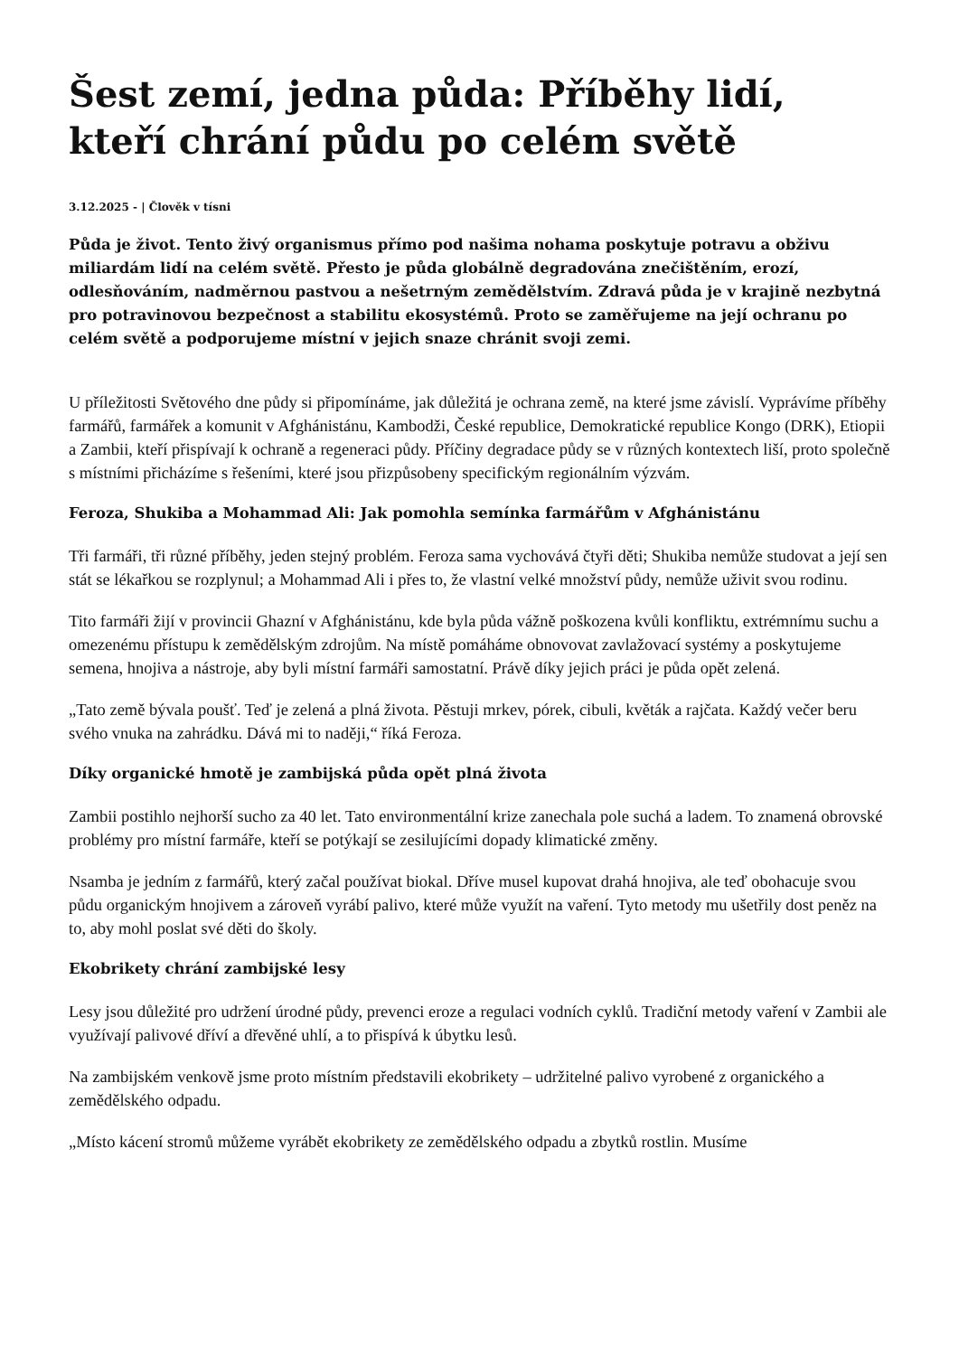Šest zemí, jedna půda: Příběhy lidí, kteří chrání půdu po celém světě
3.12.2025 - | Člověk v tísni
Půda je život. Tento živý organismus přímo pod našima nohama poskytuje potravu a obživu miliardám lidí na celém světě. Přesto je půda globálně degradována znečištěním, erozí, odlesňováním, nadměrnou pastvou a nešetrným zemědělstvím. Zdravá půda je v krajině nezbytná pro potravinovou bezpečnost a stabilitu ekosystémů. Proto se zaměřujeme na její ochranu po celém světě a podporujeme místní v jejich snaze chránit svoji zemi.
U příležitosti Světového dne půdy si připomínáme, jak důležitá je ochrana země, na které jsme závislí. Vyprávíme příběhy farmářů, farmářek a komunit v Afghánistánu, Kambodži, České republice, Demokratické republice Kongo (DRK), Etiopii a Zambii, kteří přispívají k ochraně a regeneraci půdy. Příčiny degradace půdy se v různých kontextech liší, proto společně s místními přicházíme s řešeními, které jsou přizpůsobeny specifickým regionálním výzvám.
Feroza, Shukiba a Mohammad Ali: Jak pomohla semínka farmářům v Afghánistánu
Tři farmáři, tři různé příběhy, jeden stejný problém. Feroza sama vychovává čtyři děti; Shukiba nemůže studovat a její sen stát se lékařkou se rozplynul; a Mohammad Ali i přes to, že vlastní velké množství půdy, nemůže uživit svou rodinu.
Tito farmáři žijí v provincii Ghazní v Afghánistánu, kde byla půda vážně poškozena kvůli konfliktu, extrémnímu suchu a omezenému přístupu k zemědělským zdrojům. Na místě pomáháme obnovovat zavlažovací systémy a poskytujeme semena, hnojiva a nástroje, aby byli místní farmáři samostatní. Právě díky jejich práci je půda opět zelená.
„Tato země bývala poušť. Teď je zelená a plná života. Pěstuji mrkev, pórek, cibuli, květák a rajčata. Každý večer beru svého vnuka na zahrádku. Dává mi to naději,“ říká Feroza.
Díky organické hmotě je zambijská půda opět plná života
Zambii postihlo nejhorší sucho za 40 let. Tato environmentální krize zanechala pole suchá a ladem. To znamená obrovské problémy pro místní farmáře, kteří se potýkají se zesilujícími dopady klimatické změny.
Nsamba je jedním z farmářů, který začal používat biokal. Dříve musel kupovat drahá hnojiva, ale teď obohacuje svou půdu organickým hnojivem a zároveň vyrábí palivo, které může využít na vaření. Tyto metody mu ušetřily dost peněz na to, aby mohl poslat své děti do školy.
Ekobrikety chrání zambijské lesy
Lesy jsou důležité pro udržení úrodné půdy, prevenci eroze a regulaci vodních cyklů. Tradiční metody vaření v Zambii ale využívají palivové dříví a dřevěné uhlí, a to přispívá k úbytku lesů.
Na zambijském venkově jsme proto místním představili ekobrikety – udržitelné palivo vyrobené z organického a zemědělského odpadu.
„Místo kácení stromů můžeme vyrábět ekobrikety ze zemědělského odpadu a zbytků rostlin. Musíme